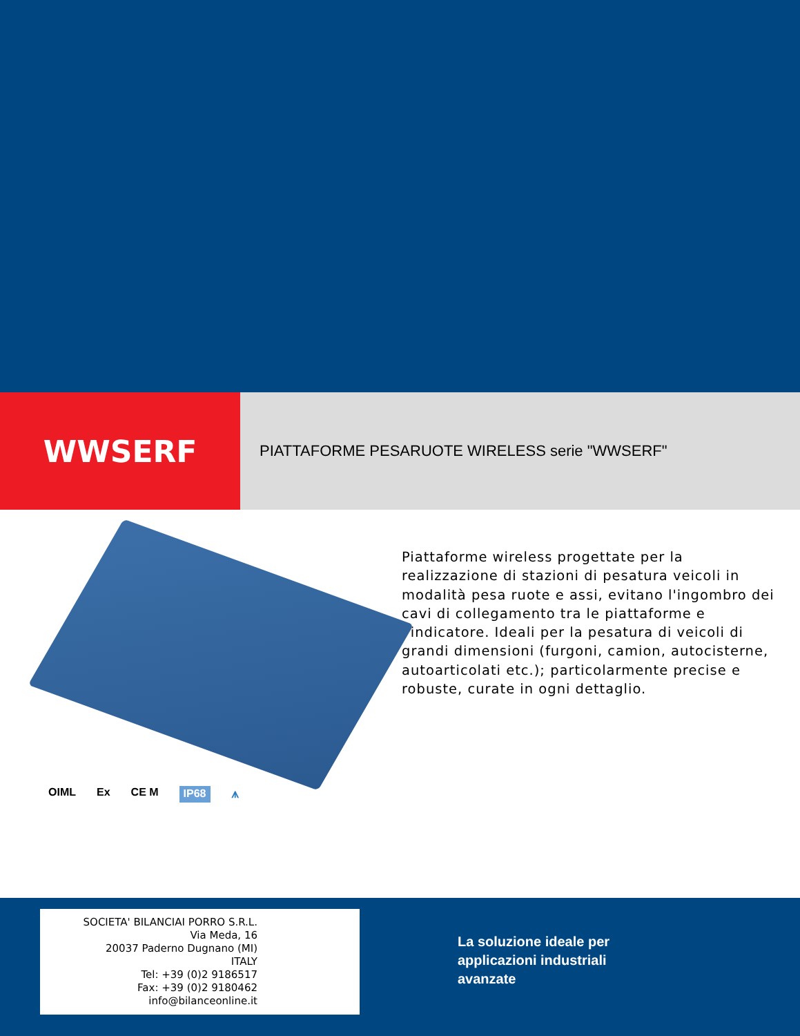WWSERF
PIATTAFORME PESARUOTE WIRELESS serie "WWSERF"
OIML Ex CE M IP68 ⩚
Piattaforme wireless progettate per la realizzazione di stazioni di pesatura veicoli in modalità pesa ruote e assi, evitano l'ingombro dei cavi di collegamento tra le piattaforme e l'indicatore. Ideali per la pesatura di veicoli di grandi dimensioni (furgoni, camion, autocisterne, autoarticolati etc.); particolarmente precise e robuste, curate in ogni dettaglio.
SOCIETA' BILANCIAI PORRO S.R.L.
Via Meda, 16
20037 Paderno Dugnano (MI)
ITALY
Tel: +39 (0)2 9186517
Fax: +39 (0)2 9180462
info@bilanceonline.it
La soluzione ideale per
applicazioni industriali
avanzate